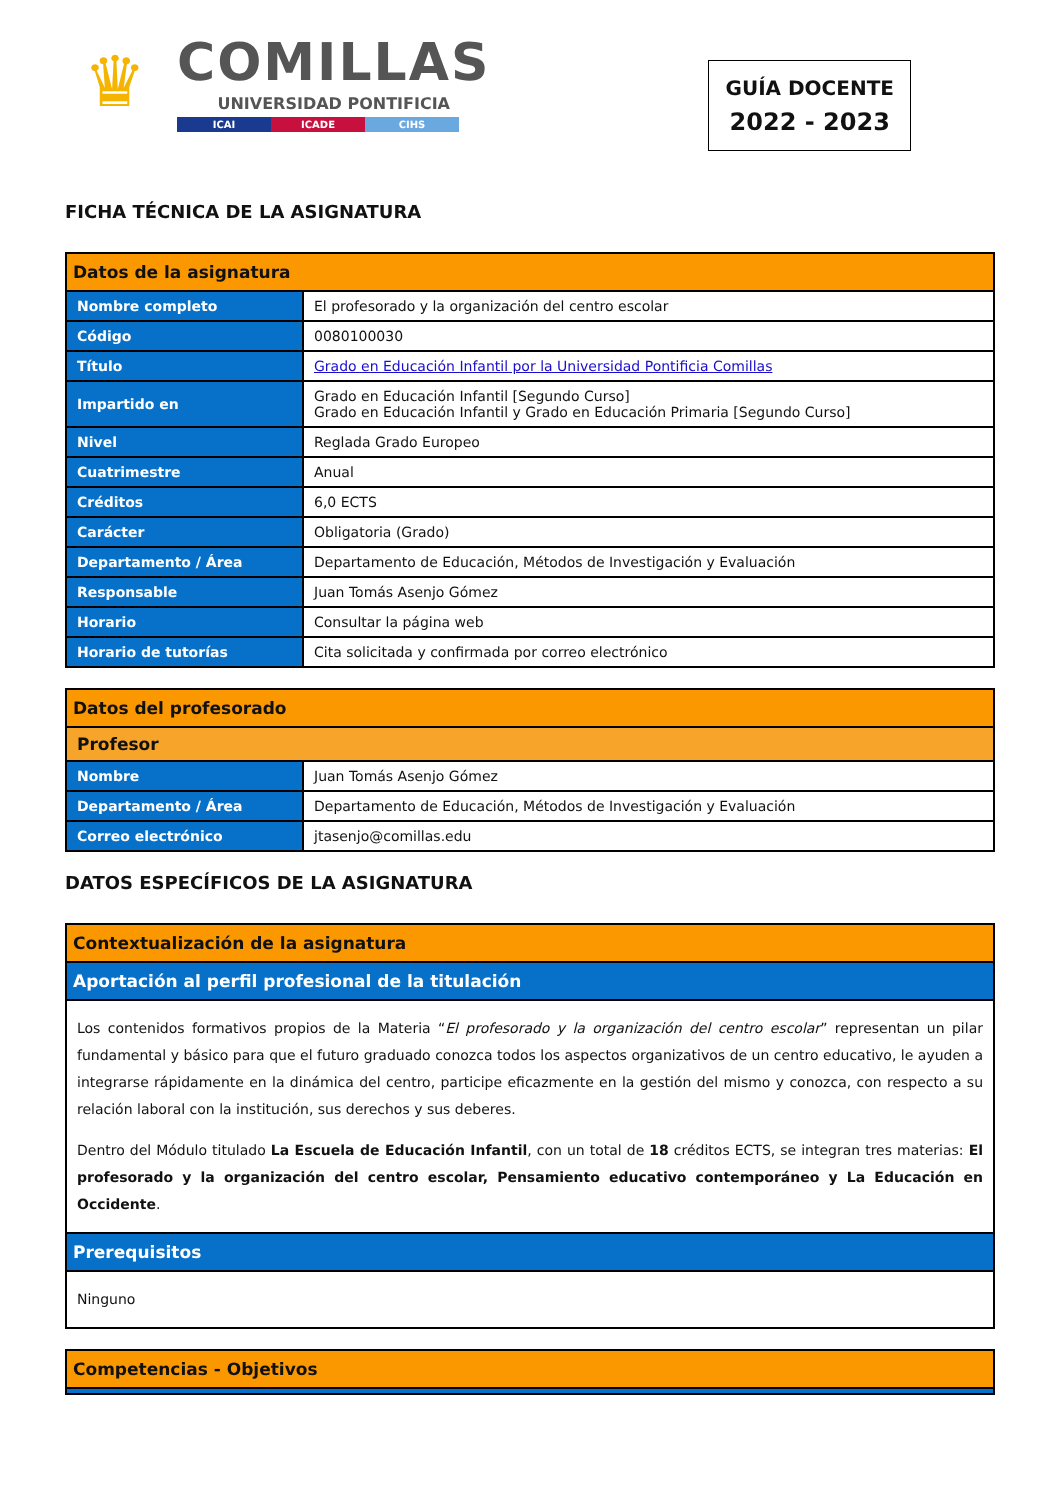♛
COMILLAS
UNIVERSIDAD PONTIFICIA
ICAI ICADE CIHS
GUÍA DOCENTE
2022 - 2023
FICHA TÉCNICA DE LA ASIGNATURA
| Datos de la asignatura | |
| --- | --- |
| Nombre completo | El profesorado y la organización del centro escolar |
| Código | 0080100030 |
| Título | Grado en Educación Infantil por la Universidad Pontificia Comillas |
| Impartido en | Grado en Educación Infantil [Segundo Curso] Grado en Educación Infantil y Grado en Educación Primaria [Segundo Curso] |
| Nivel | Reglada Grado Europeo |
| Cuatrimestre | Anual |
| Créditos | 6,0 ECTS |
| Carácter | Obligatoria (Grado) |
| Departamento / Área | Departamento de Educación, Métodos de Investigación y Evaluación |
| Responsable | Juan Tomás Asenjo Gómez |
| Horario | Consultar la página web |
| Horario de tutorías | Cita solicitada y confirmada por correo electrónico |
| Datos del profesorado | |
| --- | --- |
| Profesor | |
| Nombre | Juan Tomás Asenjo Gómez |
| Departamento / Área | Departamento de Educación, Métodos de Investigación y Evaluación |
| Correo electrónico | jtasenjo@comillas.edu |
DATOS ESPECÍFICOS DE LA ASIGNATURA
| Contextualización de la asignatura |
| --- |
| Aportación al perfil profesional de la titulación |
| Los contenidos formativos propios de la Materia “ El profesorado y la organización del centro escolar ” representan un pilar fundamental y básico para que el futuro graduado conozca todos los aspectos organizativos de un centro educativo, le ayuden a integrarse rápidamente en la dinámica del centro, participe eficazmente en la gestión del mismo y conozca, con respecto a su relación laboral con la institución, sus derechos y sus deberes. Dentro del Módulo titulado La Escuela de Educación Infantil , con un total de 18 créditos ECTS, se integran tres materias: El profesorado y la organización del centro escolar, Pensamiento educativo contemporáneo y La Educación en Occidente . |
| Prerequisitos |
| Ninguno |
| Competencias - Objetivos |
| --- |